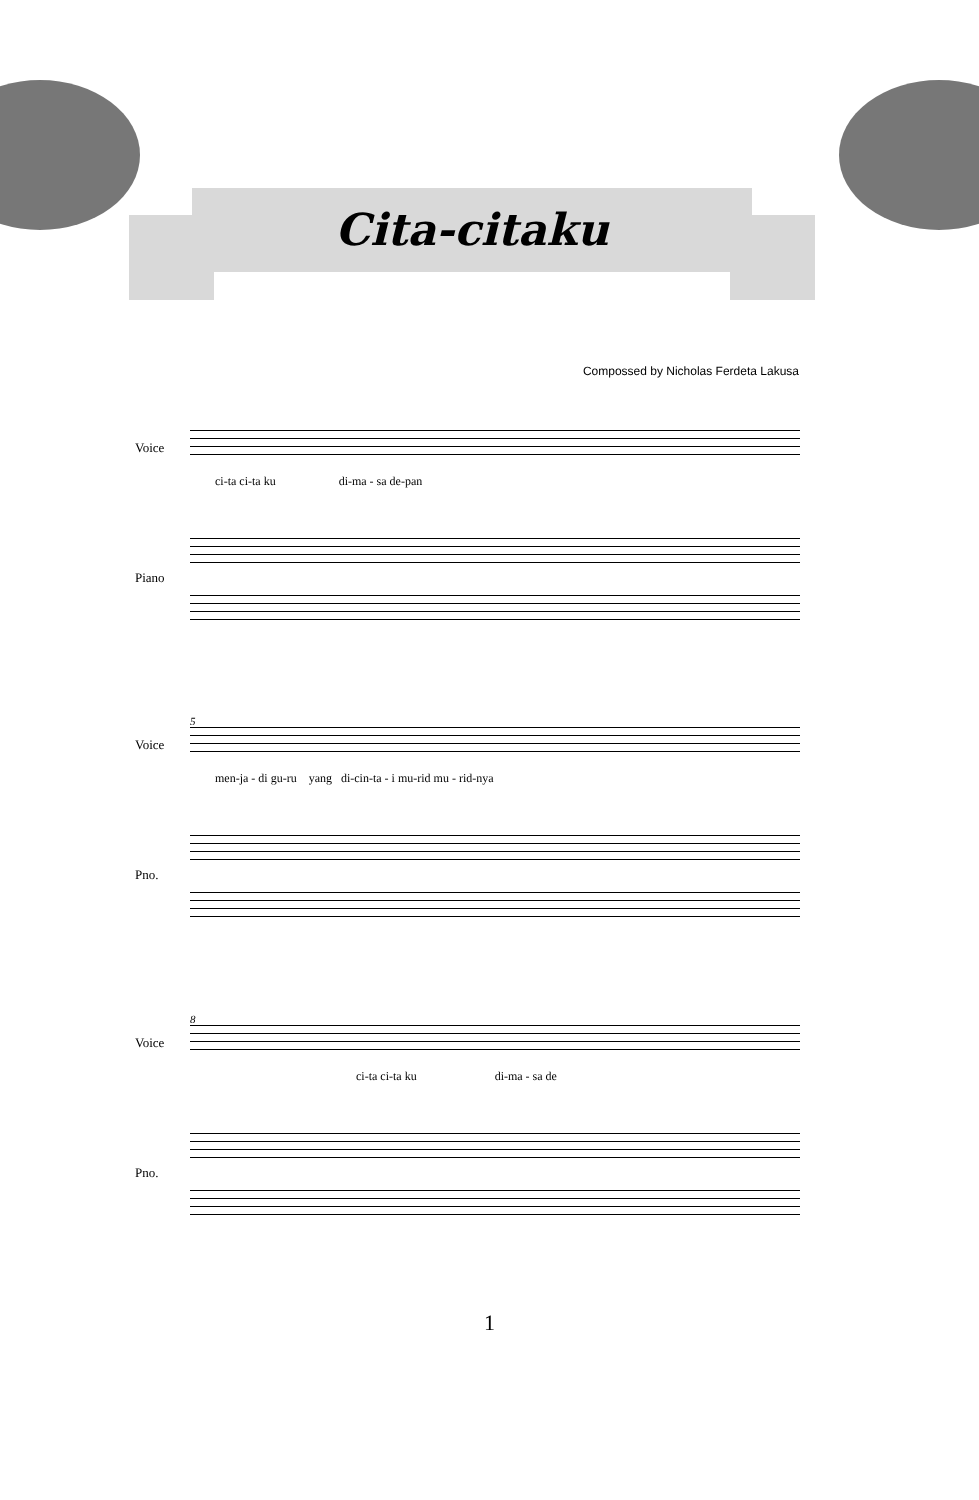Cita-citaku
Compossed by Nicholas Ferdeta Lakusa
Voice
ci-ta ci-ta ku di-ma - sa de-pan
Piano
5
Voice
men-ja - di gu-ru yang di-cin-ta - i mu-rid mu - rid-nya
Pno.
8
Voice
ci-ta ci-ta ku di-ma - sa de
Pno.
1